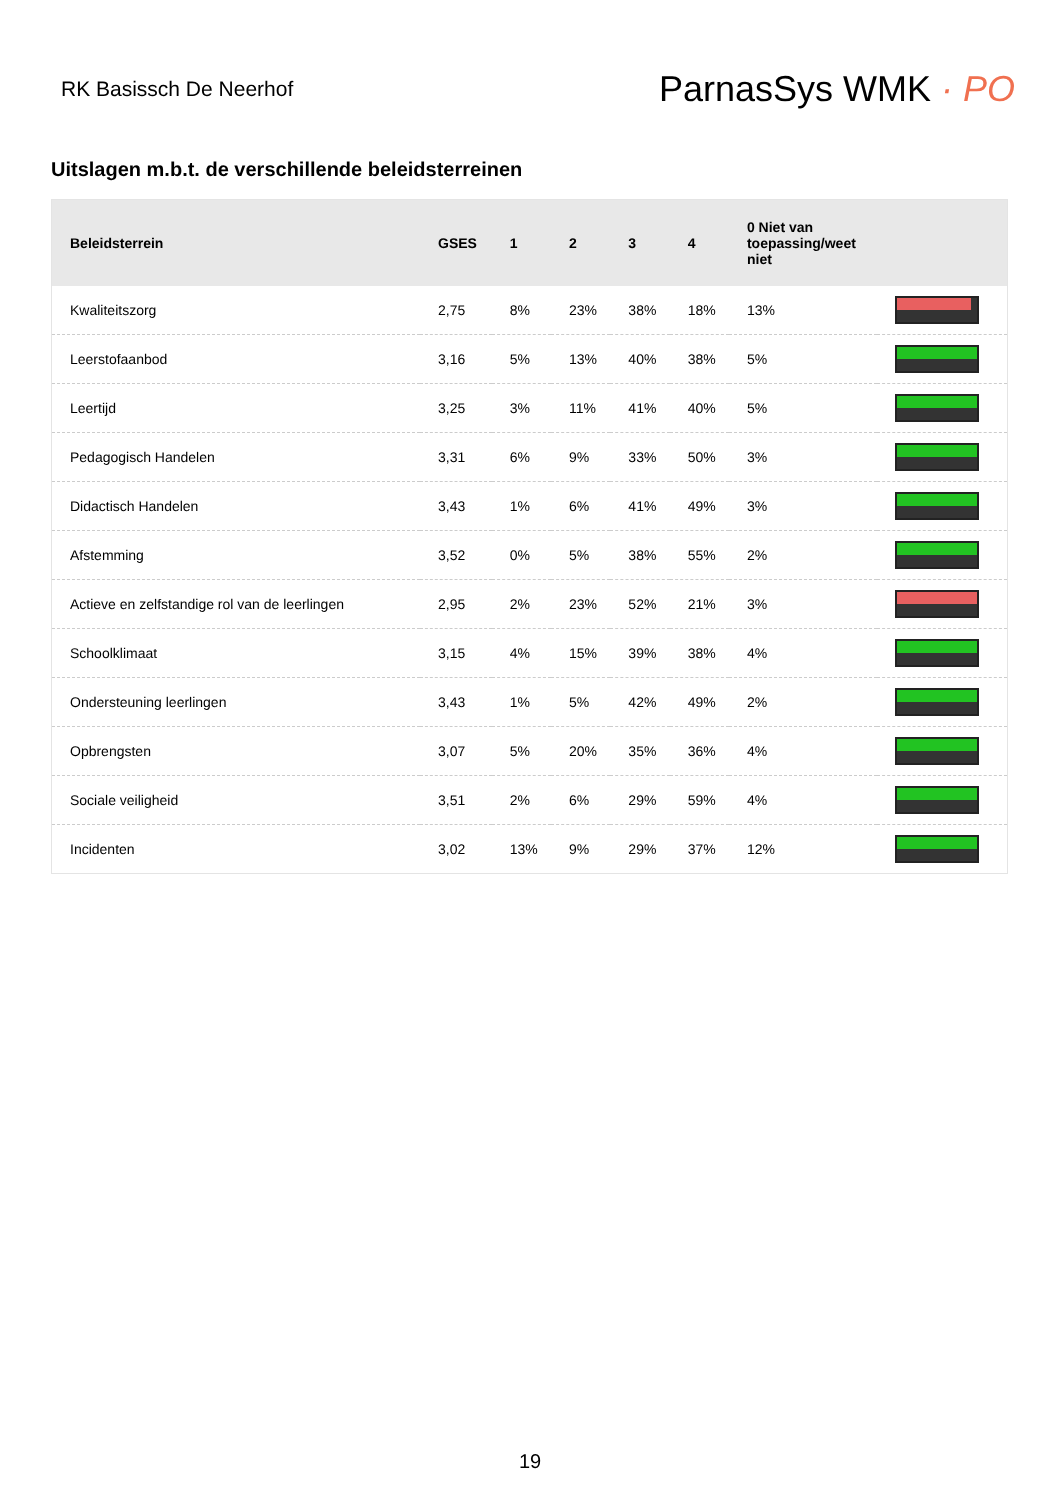RK Basissch De Neerhof
ParnasSys WMK · PO
Uitslagen m.b.t. de verschillende beleidsterreinen
| Beleidsterrein | GSES | 1 | 2 | 3 | 4 | 0 Niet van toepassing/weet niet | |
| --- | --- | --- | --- | --- | --- | --- | --- |
| Kwaliteitszorg | 2,75 | 8% | 23% | 38% | 18% | 13% | |
| Leerstofaanbod | 3,16 | 5% | 13% | 40% | 38% | 5% | |
| Leertijd | 3,25 | 3% | 11% | 41% | 40% | 5% | |
| Pedagogisch Handelen | 3,31 | 6% | 9% | 33% | 50% | 3% | |
| Didactisch Handelen | 3,43 | 1% | 6% | 41% | 49% | 3% | |
| Afstemming | 3,52 | 0% | 5% | 38% | 55% | 2% | |
| Actieve en zelfstandige rol van de leerlingen | 2,95 | 2% | 23% | 52% | 21% | 3% | |
| Schoolklimaat | 3,15 | 4% | 15% | 39% | 38% | 4% | |
| Ondersteuning leerlingen | 3,43 | 1% | 5% | 42% | 49% | 2% | |
| Opbrengsten | 3,07 | 5% | 20% | 35% | 36% | 4% | |
| Sociale veiligheid | 3,51 | 2% | 6% | 29% | 59% | 4% | |
| Incidenten | 3,02 | 13% | 9% | 29% | 37% | 12% | |
19